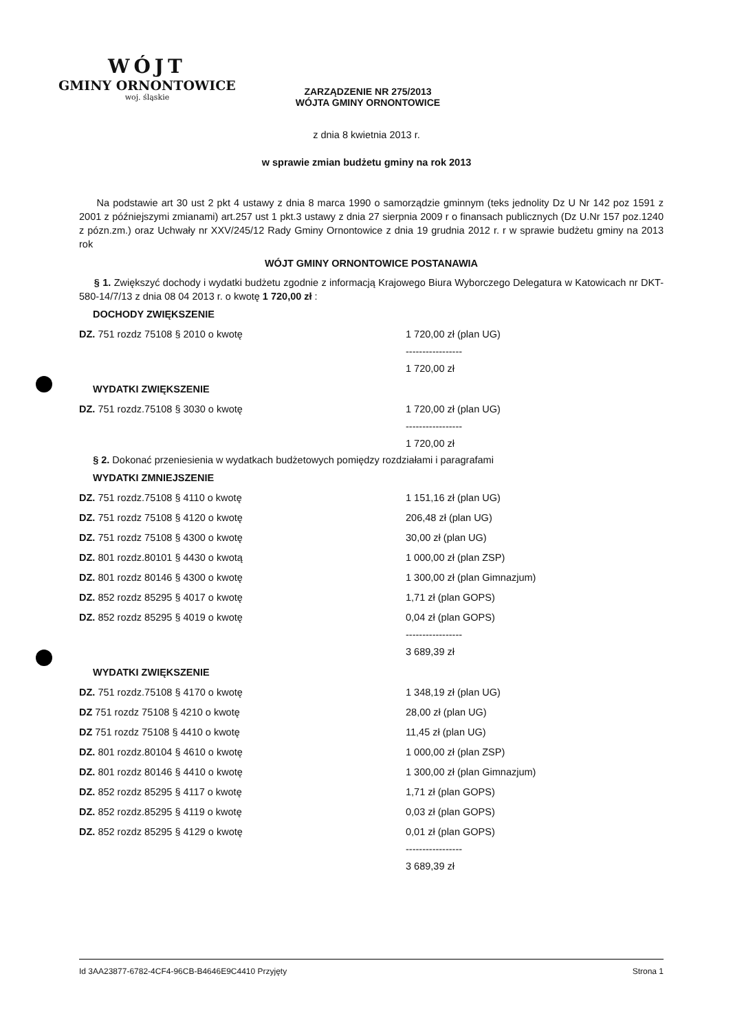WÓJT
GMINY ORNONTOWICE
woj. śląskie
ZARZĄDZENIE NR 275/2013
WÓJTA GMINY ORNONTOWICE
z dnia 8 kwietnia 2013 r.
w sprawie zmian budżetu gminy na rok 2013
Na podstawie art 30 ust 2 pkt 4 ustawy z dnia 8 marca 1990 o samorządzie gminnym (teks jednolity Dz U Nr 142 poz 1591 z 2001 z późniejszymi zmianami) art.257 ust 1 pkt.3 ustawy z dnia 27 sierpnia 2009 r o finansach publicznych (Dz U.Nr 157 poz.1240 z pózn.zm.) oraz Uchwały nr XXV/245/12 Rady Gminy Ornontowice z dnia 19 grudnia 2012 r. r w sprawie budżetu gminy na 2013 rok
WÓJT GMINY ORNONTOWICE POSTANAWIA
§ 1. Zwiększyć dochody i wydatki budżetu zgodnie z informacją Krajowego Biura Wyborczego Delegatura w Katowicach nr DKT-580-14/7/13 z dnia 08 04 2013 r. o kwotę 1 720,00 zł :
DOCHODY ZWIĘKSZENIE
| DZ. 751 rozdz 75108 § 2010 o kwotę | 1 720,00 zł (plan UG) |
| | ----------------- |
| | 1 720,00 zł |
WYDATKI ZWIĘKSZENIE
| DZ. 751 rozdz.75108 § 3030 o kwotę | 1 720,00 zł (plan UG) |
| | ----------------- |
| | 1 720,00 zł |
§ 2. Dokonać przeniesienia w wydatkach budżetowych pomiędzy rozdziałami i paragrafami
WYDATKI ZMNIEJSZENIE
| DZ. 751 rozdz.75108 § 4110 o kwotę | 1 151,16 zł (plan UG) |
| DZ. 751 rozdz 75108 § 4120 o kwotę | 206,48 zł (plan UG) |
| DZ. 751 rozdz 75108 § 4300 o kwotę | 30,00 zł (plan UG) |
| DZ. 801 rozdz.80101 § 4430 o kwotą | 1 000,00 zł (plan ZSP) |
| DZ. 801 rozdz 80146 § 4300 o kwotę | 1 300,00 zł (plan Gimnazjum) |
| DZ. 852 rozdz 85295 § 4017 o kwotę | 1,71 zł (plan GOPS) |
| DZ. 852 rozdz 85295 § 4019 o kwotę | 0,04 zł (plan GOPS) |
| | ----------------- |
| | 3 689,39 zł |
WYDATKI ZWIĘKSZENIE
| DZ. 751 rozdz.75108 § 4170 o kwotę | 1 348,19 zł (plan UG) |
| DZ 751 rozdz 75108 § 4210 o kwotę | 28,00 zł (plan UG) |
| DZ 751 rozdz 75108 § 4410 o kwotę | 11,45 zł (plan UG) |
| DZ. 801 rozdz.80104 § 4610 o kwotę | 1 000,00 zł (plan ZSP) |
| DZ. 801 rozdz 80146 § 4410 o kwotę | 1 300,00 zł (plan Gimnazjum) |
| DZ. 852 rozdz 85295 § 4117 o kwotę | 1,71 zł (plan GOPS) |
| DZ. 852 rozdz.85295 § 4119 o kwotę | 0,03 zł (plan GOPS) |
| DZ. 852 rozdz 85295 § 4129 o kwotę | 0,01 zł (plan GOPS) |
| | ----------------- |
| | 3 689,39 zł |
Id 3AA23877-6782-4CF4-96CB-B4646E9C4410 Przyjęty Strona 1